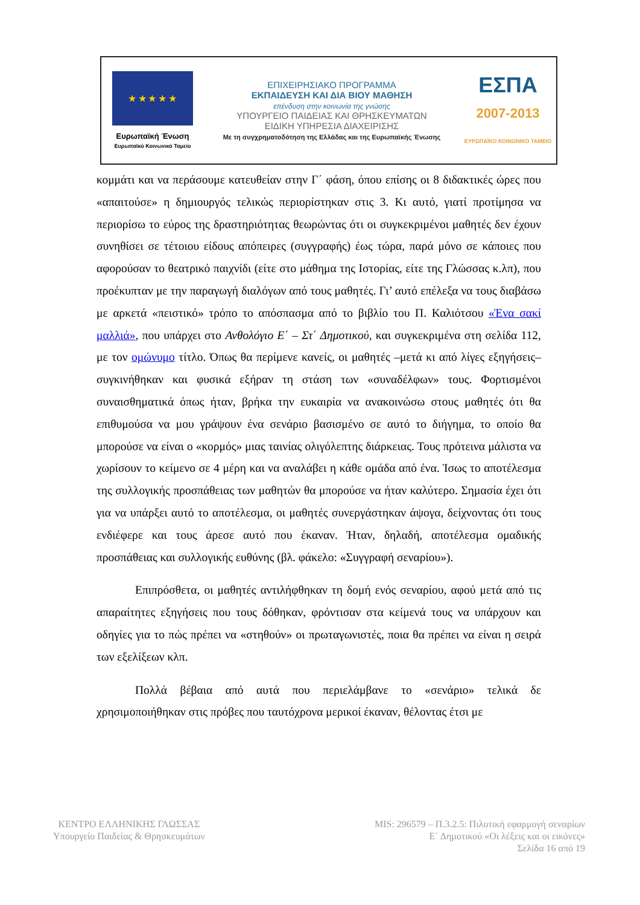★ ★ ★ ★ ★
Ευρωπαϊκή Ένωση
Ευρωπαϊκό Κοινωνικό Ταμείο
ΕΠΙΧΕΙΡΗΣΙΑΚΟ ΠΡΟΓΡΑΜΜΑ
ΕΚΠΑΙΔΕΥΣΗ ΚΑΙ ΔΙΑ ΒΙΟΥ ΜΑΘΗΣΗ
επένδυση στην κοινωνία της γνώσης
ΥΠΟΥΡΓΕΙΟ ΠΑΙΔΕΙΑΣ ΚΑΙ ΘΡΗΣΚΕΥΜΑΤΩΝ
ΕΙΔΙΚΗ ΥΠΗΡΕΣΙΑ ΔΙΑΧΕΙΡΙΣΗΣ
Με τη συγχρηματοδότηση της Ελλάδας και της Ευρωπαϊκής Ένωσης
ΕΣΠΑ
2007-2013
ΕΥΡΩΠΑΪΚΟ ΚΟΙΝΩΝΙΚΟ ΤΑΜΕΙΟ
κομμάτι και να περάσουμε κατευθείαν στην Γ΄ φάση, όπου επίσης οι 8 διδακτικές ώρες που «απαιτούσε» η δημιουργός τελικώς περιορίστηκαν στις 3. Κι αυτό, γιατί προτίμησα να περιορίσω το εύρος της δραστηριότητας θεωρώντας ότι οι συγκεκριμένοι μαθητές δεν έχουν συνηθίσει σε τέτοιου είδους απόπειρες (συγγραφής) έως τώρα, παρά μόνο σε κάποιες που αφορούσαν το θεατρικό παιχνίδι (είτε στο μάθημα της Ιστορίας, είτε της Γλώσσας κ.λπ), που προέκυπταν με την παραγωγή διαλόγων από τους μαθητές. Γι’ αυτό επέλεξα να τους διαβάσω με αρκετά «πειστικό» τρόπο το απόσπασμα από το βιβλίο του Π. Καλιότσου «Ένα σακί μαλλιά», που υπάρχει στο Ανθολόγιο Ε΄ – Στ΄ Δημοτικού, και συγκεκριμένα στη σελίδα 112, με τον ομώνυμο τίτλο. Όπως θα περίμενε κανείς, οι μαθητές –μετά κι από λίγες εξηγήσεις– συγκινήθηκαν και φυσικά εξήραν τη στάση των «συναδέλφων» τους. Φορτισμένοι συναισθηματικά όπως ήταν, βρήκα την ευκαιρία να ανακοινώσω στους μαθητές ότι θα επιθυμούσα να μου γράψουν ένα σενάριο βασισμένο σε αυτό το διήγημα, το οποίο θα μπορούσε να είναι ο «κορμός» μιας ταινίας ολιγόλεπτης διάρκειας. Τους πρότεινα μάλιστα να χωρίσουν το κείμενο σε 4 μέρη και να αναλάβει η κάθε ομάδα από ένα. Ίσως το αποτέλεσμα της συλλογικής προσπάθειας των μαθητών θα μπορούσε να ήταν καλύτερο. Σημασία έχει ότι για να υπάρξει αυτό το αποτέλεσμα, οι μαθητές συνεργάστηκαν άψογα, δείχνοντας ότι τους ενδιέφερε και τους άρεσε αυτό που έκαναν. Ήταν, δηλαδή, αποτέλεσμα ομαδικής προσπάθειας και συλλογικής ευθύνης (βλ. φάκελο: «Συγγραφή σεναρίου»).
Επιπρόσθετα, οι μαθητές αντιλήφθηκαν τη δομή ενός σεναρίου, αφού μετά από τις απαραίτητες εξηγήσεις που τους δόθηκαν, φρόντισαν στα κείμενά τους να υπάρχουν και οδηγίες για το πώς πρέπει να «στηθούν» οι πρωταγωνιστές, ποια θα πρέπει να είναι η σειρά των εξελίξεων κλπ.
Πολλά βέβαια από αυτά που περιελάμβανε το «σενάριο» τελικά δε χρησιμοποιήθηκαν στις πρόβες που ταυτόχρονα μερικοί έκαναν, θέλοντας έτσι με
ΚΕΝΤΡΟ ΕΛΛΗΝΙΚΗΣ ΓΛΩΣΣΑΣ
Υπουργείο Παιδείας & Θρησκευμάτων
MIS: 296579 – Π.3.2.5: Πιλοτική εφαρμογή σεναρίων
Ε΄ Δημοτικού «Οι λέξεις και οι εικόνες»
Σελίδα 16 από 19